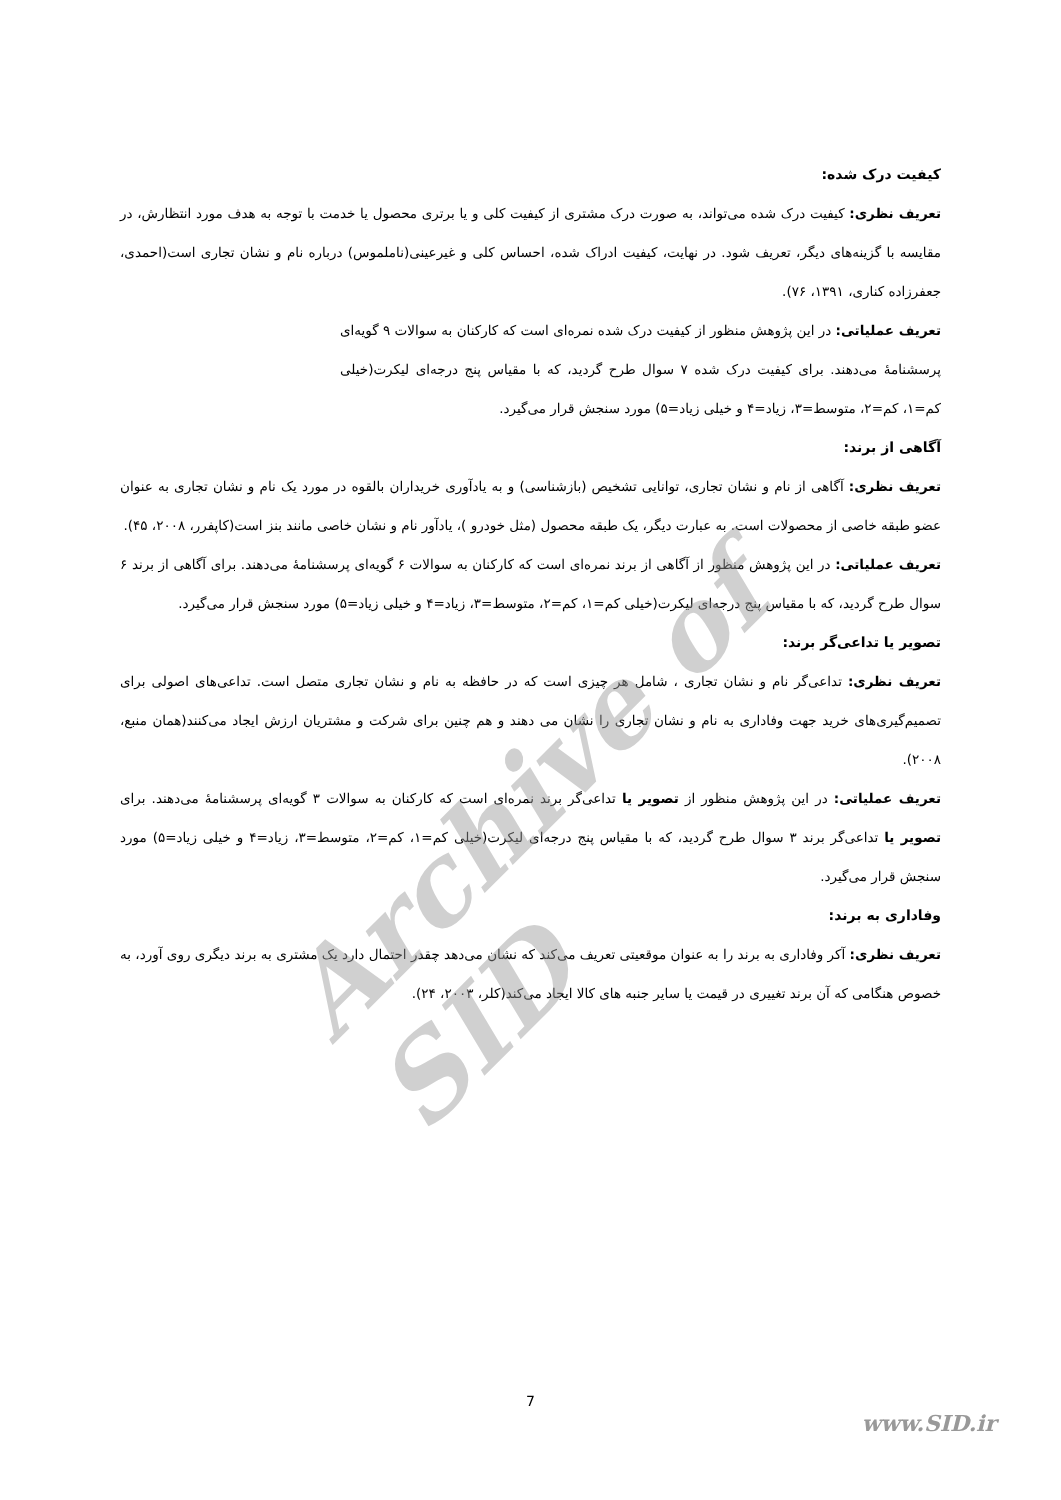Archive of SID
کیفیت درک شده:
تعریف نظری: کیفیت درک شده می‌تواند، به صورت درک مشتری از کیفیت کلی و یا برتری محصول یا خدمت با توجه به هدف مورد انتظارش، در مقایسه با گزینه‌های دیگر، تعریف شود. در نهایت، کیفیت ادراک شده، احساس کلی و غیرعینی(ناملموس) درباره نام و نشان تجاری است(احمدی، جعفرزاده کناری، ۱۳۹۱، ۷۶).
تعریف عملیاتی: در این پژوهش منظور از کیفیت درک شده نمره‌ای است که کارکنان به سوالات ۹ گویه‌ای پرسشنامۀ می‌دهند. برای کیفیت درک شده ۷ سوال طرح گردید، که با مقیاس پنج درجه‌ای لیکرت(خیلی کم=۱، کم=۲، متوسط=۳، زیاد=۴ و خیلی زیاد=۵) مورد سنجش قرار می‌گیرد.
آگاهی از برند:
تعریف نظری: آگاهی از نام و نشان تجاری، توانایی تشخیص (بازشناسی) و به یادآوری خریداران بالقوه در مورد یک نام و نشان تجاری به عنوان عضو طبقه خاصی از محصولات است. به عبارت دیگر، یک طبقه محصول (مثل خودرو )، یادآور نام و نشان خاصی مانند بنز است(کاپفرر، ۲۰۰۸، ۴۵).
تعریف عملیاتی: در این پژوهش منظور از آگاهی از برند نمره‌ای است که کارکنان به سوالات ۶ گویه‌ای پرسشنامۀ می‌دهند. برای آگاهی از برند ۶ سوال طرح گردید، که با مقیاس پنج درجه‌ای لیکرت(خیلی کم=۱، کم=۲، متوسط=۳، زیاد=۴ و خیلی زیاد=۵) مورد سنجش قرار می‌گیرد.
تصویر یا تداعی‌گر برند:
تعریف نظری: تداعی‌گر نام و نشان تجاری ، شامل هر چیزی است که در حافظه به نام و نشان تجاری متصل است. تداعی‌های اصولی برای تصمیم‌گیری‌های خرید جهت وفاداری به نام و نشان تجاری را نشان می دهند و هم چنین برای شرکت و مشتریان ارزش ایجاد می‌کنند(همان منبع، ۲۰۰۸).
تعریف عملیاتی: در این پژوهش منظور از تصویر یا تداعی‌گر برند نمره‌ای است که کارکنان به سوالات ۳ گویه‌ای پرسشنامۀ می‌دهند. برای تصویر یا تداعی‌گر برند ۳ سوال طرح گردید، که با مقیاس پنج درجه‌ای لیکرت(خیلی کم=۱، کم=۲، متوسط=۳، زیاد=۴ و خیلی زیاد=۵) مورد سنجش قرار می‌گیرد.
وفاداری به برند:
تعریف نظری: آکر وفاداری به برند را به عنوان موقعیتی تعریف می‌کند که نشان می‌دهد چقدر احتمال دارد یک مشتری به برند دیگری روی آورد، به خصوص هنگامی که آن برند تغییری در قیمت یا سایر جنبه های کالا ایجاد می‌کند(کلر، ۲۰۰۳، ۲۴).
7
www.SID.ir